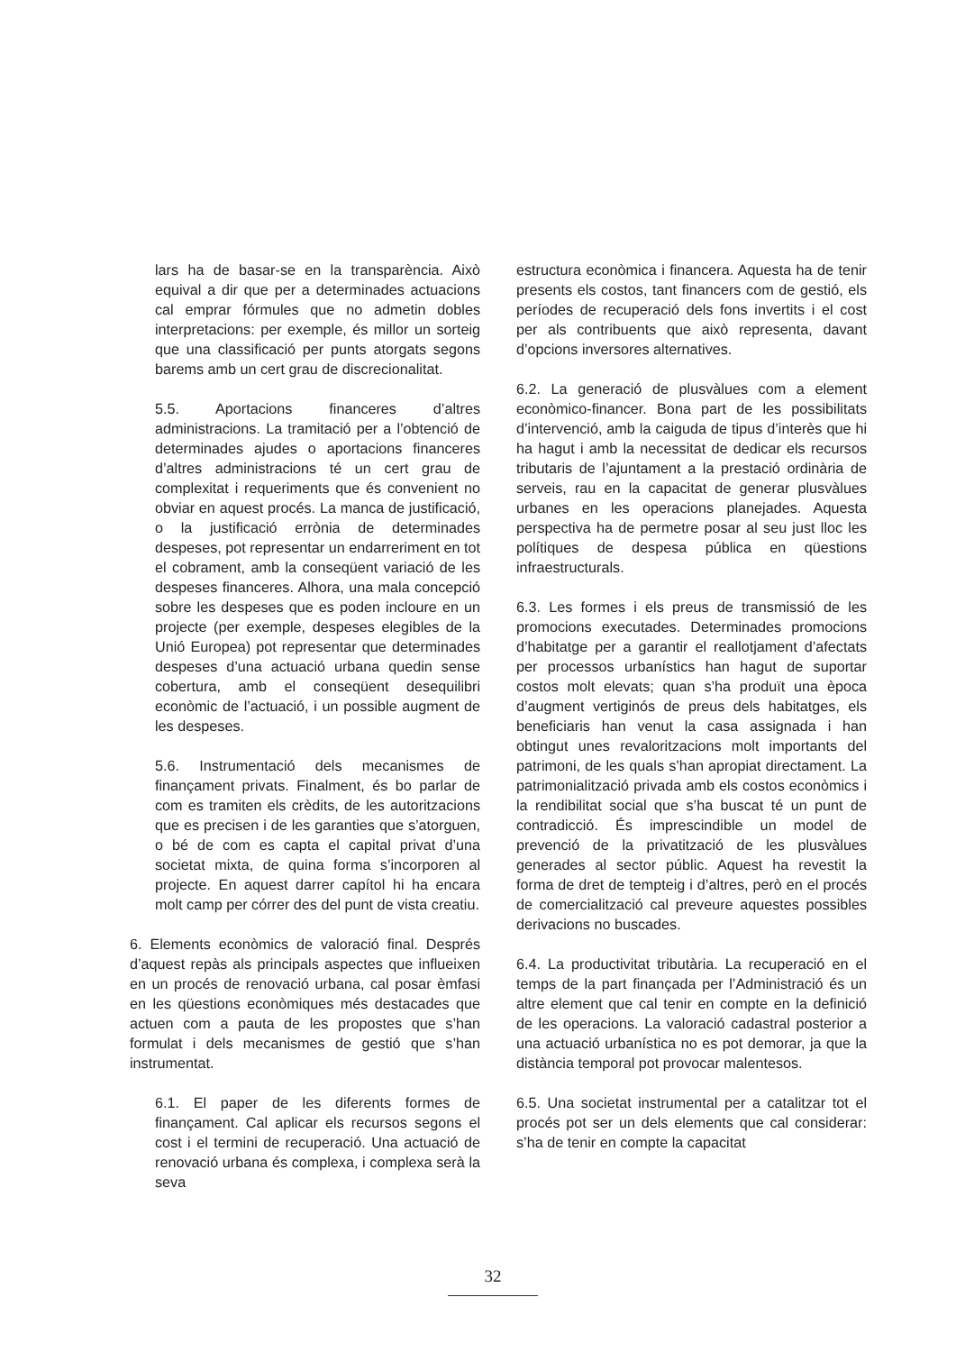lars ha de basar-se en la transparència. Això equival a dir que per a determinades actuacions cal emprar fórmules que no admetin dobles interpretacions: per exemple, és millor un sorteig que una classificació per punts atorgats segons barems amb un cert grau de discrecionalitat.
5.5. Aportacions financeres d’altres administracions. La tramitació per a l’obtenció de determinades ajudes o aportacions financeres d’altres administracions té un cert grau de complexitat i requeriments que és convenient no obviar en aquest procés. La manca de justificació, o la justificació errònia de determinades despeses, pot representar un endarreriment en tot el cobrament, amb la conseqüent variació de les despeses financeres. Alhora, una mala concepció sobre les despeses que es poden incloure en un projecte (per exemple, despeses elegibles de la Unió Europea) pot representar que determinades despeses d’una actuació urbana quedin sense cobertura, amb el conseqüent desequilibri econòmic de l’actuació, i un possible augment de les despeses.
5.6. Instrumentació dels mecanismes de finançament privats. Finalment, és bo parlar de com es tramiten els crèdits, de les autoritzacions que es precisen i de les garanties que s’atorguen, o bé de com es capta el capital privat d’una societat mixta, de quina forma s’incorporen al projecte. En aquest darrer capítol hi ha encara molt camp per córrer des del punt de vista creatiu.
6. Elements econòmics de valoració final. Després d’aquest repàs als principals aspectes que influeixen en un procés de renovació urbana, cal posar èmfasi en les qüestions econòmiques més destacades que actuen com a pauta de les propostes que s’han formulat i dels mecanismes de gestió que s’han instrumentat.
6.1. El paper de les diferents formes de finançament. Cal aplicar els recursos segons el cost i el termini de recuperació. Una actuació de renovació urbana és complexa, i complexa serà la seva
estructura econòmica i financera. Aquesta ha de tenir presents els costos, tant financers com de gestió, els períodes de recuperació dels fons invertits i el cost per als contribuents que això representa, davant d’opcions inversores alternatives.
6.2. La generació de plusvàlues com a element econòmico-financer. Bona part de les possibilitats d’intervenció, amb la caiguda de tipus d’interès que hi ha hagut i amb la necessitat de dedicar els recursos tributaris de l’ajuntament a la prestació ordinària de serveis, rau en la capacitat de generar plusvàlues urbanes en les operacions planejades. Aquesta perspectiva ha de permetre posar al seu just lloc les polítiques de despesa pública en qüestions infraestructurals.
6.3. Les formes i els preus de transmissió de les promocions executades. Determinades promocions d’habitatge per a garantir el reallotjament d’afectats per processos urbanístics han hagut de suportar costos molt elevats; quan s’ha produït una època d’augment vertiginós de preus dels habitatges, els beneficiaris han venut la casa assignada i han obtingut unes revaloritzacions molt importants del patrimoni, de les quals s’han apropiat directament. La patrimonialització privada amb els costos econòmics i la rendibilitat social que s’ha buscat té un punt de contradicció. És imprescindible un model de prevenció de la privatització de les plusvàlues generades al sector públic. Aquest ha revestit la forma de dret de tempteig i d’altres, però en el procés de comercialització cal preveure aquestes possibles derivacions no buscades.
6.4. La productivitat tributària. La recuperació en el temps de la part finançada per l’Administració és un altre element que cal tenir en compte en la definició de les operacions. La valoració cadastral posterior a una actuació urbanística no es pot demorar, ja que la distància temporal pot provocar malentesos.
6.5. Una societat instrumental per a catalitzar tot el procés pot ser un dels elements que cal considerar: s’ha de tenir en compte la capacitat
32